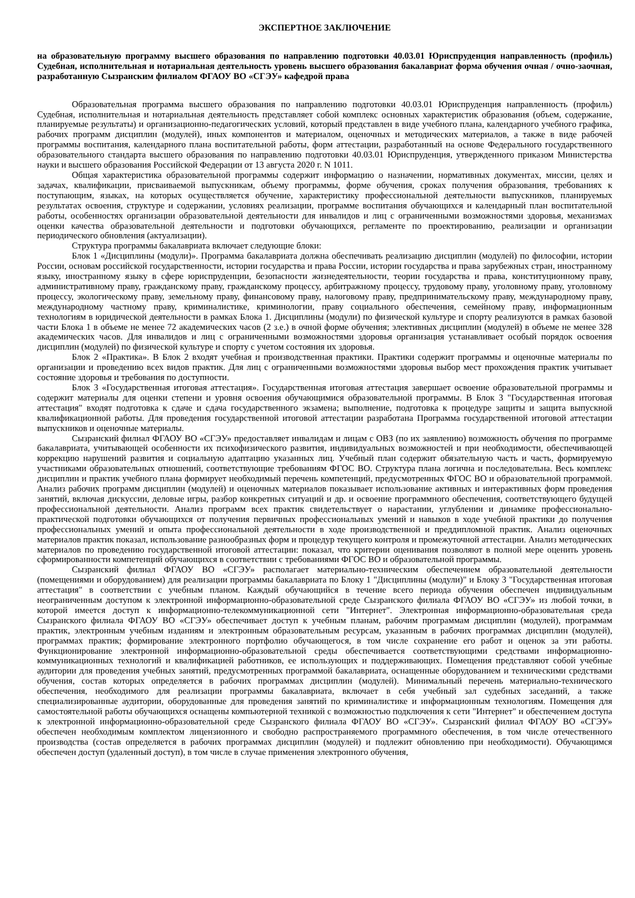ЭКСПЕРТНОЕ ЗАКЛЮЧЕНИЕ
на образовательную программу высшего образования по направлению подготовки 40.03.01 Юриспруденция направленность (профиль) Судебная, исполнительная и нотариальная деятельность уровень высшего образования бакалавриат форма обучения очная / очно-заочная, разработанную Сызранским филиалом ФГАОУ ВО «СГЭУ» кафедрой права
Образовательная программа высшего образования по направлению подготовки 40.03.01 Юриспруденция направленность (профиль) Судебная, исполнительная и нотариальная деятельность представляет собой комплекс основных характеристик образования (объем, содержание, планируемые результаты) и организационно-педагогических условий, который представлен в виде учебного плана, календарного учебного графика, рабочих программ дисциплин (модулей), иных компонентов и материалом, оценочных и методических материалов, а также в виде рабочей программы воспитания, календарного плана воспитательной работы, форм аттестации, разработанный на основе Федерального государственного образовательного стандарта высшего образования по направлению подготовки 40.03.01 Юриспруденция, утвержденного приказом Министерства науки и высшего образования Российской Федерации от 13 августа 2020 г. N 1011.
Общая характеристика образовательной программы содержит информацию о назначении, нормативных документах, миссии, целях и задачах, квалификации, присваиваемой выпускникам, объему программы, форме обучения, сроках получения образования, требованиях к поступающим, языках, на которых осуществляется обучение, характеристику профессиональной деятельности выпускников, планируемых результатах освоения, структуре и содержании, условиях реализации, программе воспитания обучающихся и календарный план воспитательной работы, особенностях организации образовательной деятельности для инвалидов и лиц с ограниченными возможностями здоровья, механизмах оценки качества образовательной деятельности и подготовки обучающихся, регламенте по проектированию, реализации и организации периодического обновления (актуализации).
Структура программы бакалавриата включает следующие блоки:
Блок 1 «Дисциплины (модули)». Программа бакалавриата должна обеспечивать реализацию дисциплин (модулей) по философии, истории России, основам российской государственности, истории государства и права России, истории государства и права зарубежных стран, иностранному языку, иностранному языку в сфере юриспруденции, безопасности жизнедеятельности, теории государства и права, конституционному праву, административному праву, гражданскому праву, гражданскому процессу, арбитражному процессу, трудовому праву, уголовному праву, уголовному процессу, экологическому праву, земельному праву, финансовому праву, налоговому праву, предпринимательскому праву, международному праву, международному частному праву, криминалистике, криминологии, праву социального обеспечения, семейному праву, информационным технологиям в юридической деятельности в рамках Блока 1. Дисциплины (модули) по физической культуре и спорту реализуются в рамках базовой части Блока 1 в объеме не менее 72 академических часов (2 з.е.) в очной форме обучения; элективных дисциплин (модулей) в объеме не менее 328 академических часов. Для инвалидов и лиц с ограниченными возможностями здоровья организация устанавливает особый порядок освоения дисциплин (модулей) по физической культуре и спорту с учетом состояния их здоровья.
Блок 2 «Практика». В Блок 2 входят учебная и производственная практики. Практики содержит программы и оценочные материалы по организации и проведению всех видов практик. Для лиц с ограниченными возможностями здоровья выбор мест прохождения практик учитывает состояние здоровья и требования по доступности.
Блок 3 «Государственная итоговая аттестация». Государственная итоговая аттестация завершает освоение образовательной программы и содержит материалы для оценки степени и уровня освоения обучающимися образовательной программы. В Блок 3 "Государственная итоговая аттестация" входят подготовка к сдаче и сдача государственного экзамена; выполнение, подготовка к процедуре защиты и защита выпускной квалификационной работы. Для проведения государственной итоговой аттестации разработана Программа государственной итоговой аттестации выпускников и оценочные материалы.
Сызранский филиал ФГАОУ ВО «СГЭУ» предоставляет инвалидам и лицам с ОВЗ (по их заявлению) возможность обучения по программе бакалавриата, учитывающей особенности их психофизического развития, индивидуальных возможностей и при необходимости, обеспечивающей коррекцию нарушений развития и социальную адаптацию указанных лиц. Учебный план содержит обязательную часть и часть, формируемую участниками образовательных отношений, соответствующие требованиям ФГОС ВО. Структура плана логична и последовательна. Весь комплекс дисциплин и практик учебного плана формирует необходимый перечень компетенций, предусмотренных ФГОС ВО и образовательной программой. Анализ рабочих программ дисциплин (модулей) и оценочных материалов показывает использование активных и интерактивных форм проведения занятий, включая дискуссии, деловые игры, разбор конкретных ситуаций и др. и освоение программного обеспечения, соответствующего будущей профессиональной деятельности. Анализ программ всех практик свидетельствует о нарастании, углублении и динамике профессионально-практической подготовки обучающихся от получения первичных профессиональных умений и навыков в ходе учебной практики до получения профессиональных умений и опыта профессиональной деятельности в ходе производственной и преддипломной практик. Анализ оценочных материалов практик показал, использование разнообразных форм и процедур текущего контроля и промежуточной аттестации. Анализ методических материалов по проведению государственной итоговой аттестации: показал, что критерии оценивания позволяют в полной мере оценить уровень сформированности компетенций обучающихся в соответствии с требованиями ФГОС ВО и образовательной программы.
Сызранский филиал ФГАОУ ВО «СГЭУ» располагает материально-техническим обеспечением образовательной деятельности (помещениями и оборудованием) для реализации программы бакалавриата по Блоку 1 "Дисциплины (модули)" и Блоку 3 "Государственная итоговая аттестация" в соответствии с учебным планом. Каждый обучающийся в течение всего периода обучения обеспечен индивидуальным неограниченным доступом к электронной информационно-образовательной среде Сызранского филиала ФГАОУ ВО «СГЭУ» из любой точки, в которой имеется доступ к информационно-телекоммуникационной сети "Интернет". Электронная информационно-образовательная среда Сызранского филиала ФГАОУ ВО «СГЭУ» обеспечивает доступ к учебным планам, рабочим программам дисциплин (модулей), программам практик, электронным учебным изданиям и электронным образовательным ресурсам, указанным в рабочих программах дисциплин (модулей), программах практик; формирование электронного портфолио обучающегося, в том числе сохранение его работ и оценок за эти работы. Функционирование электронной информационно-образовательной среды обеспечивается соответствующими средствами информационно-коммуникационных технологий и квалификацией работников, ее использующих и поддерживающих. Помещения представляют собой учебные аудитории для проведения учебных занятий, предусмотренных программой бакалавриата, оснащенные оборудованием и техническими средствами обучения, состав которых определяется в рабочих программах дисциплин (модулей). Минимальный перечень материально-технического обеспечения, необходимого для реализации программы бакалавриата, включает в себя учебный зал судебных заседаний, а также специализированные аудитории, оборудованные для проведения занятий по криминалистике и информационным технологиям. Помещения для самостоятельной работы обучающихся оснащены компьютерной техникой с возможностью подключения к сети "Интернет" и обеспечением доступа к электронной информационно-образовательной среде Сызранского филиала ФГАОУ ВО «СГЭУ». Сызранский филиал ФГАОУ ВО «СГЭУ» обеспечен необходимым комплектом лицензионного и свободно распространяемого программного обеспечения, в том числе отечественного производства (состав определяется в рабочих программах дисциплин (модулей) и подлежит обновлению при необходимости). Обучающимся обеспечен доступ (удаленный доступ), в том числе в случае применения электронного обучения,